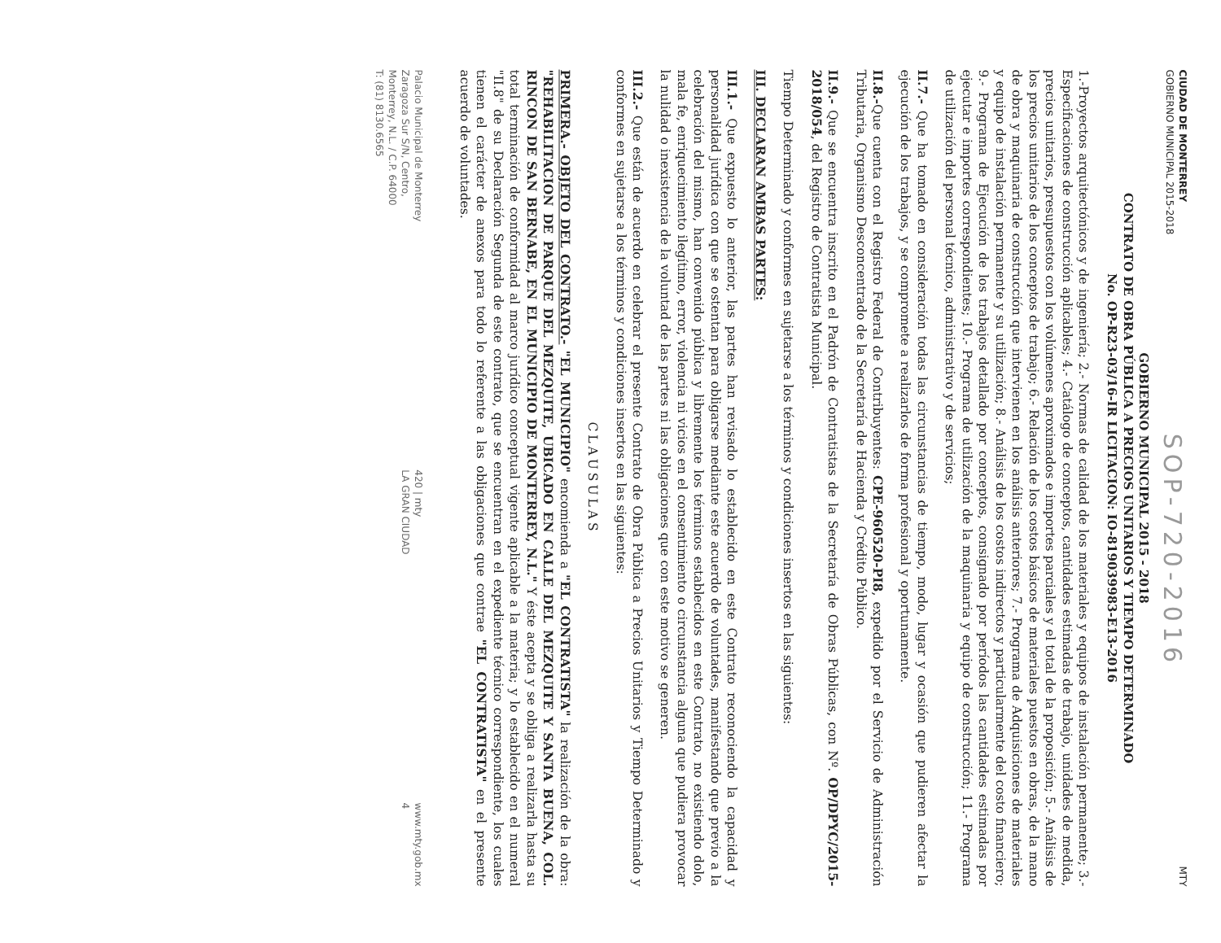CIUDAD DE MONTERREY
GOBIERNO MUNICIPAL 2015-2018
SOP-720-2016
MTY
GOBIERNO MUNICIPAL 2015 - 2018
CONTRATO DE OBRA PÚBLICA A PRECIOS UNITARIOS Y TIEMPO DETERMINADO
No. OP-R23-03/16-IR LICITACION: IO-819039983-E13-2016
1.-Proyectos arquitectónicos y de ingeniería; 2.- Normas de calidad de los materiales y equipos de instalación permanente; 3.-Especificaciones de construcción aplicables; 4.- Catálogo de conceptos, cantidades estimadas de trabajo, unidades de medida, precios unitarios, presupuestos con los volúmenes aproximados e importes parciales y el total de la proposición; 5.- Análisis de los precios unitarios de los conceptos de trabajo; 6.- Relación de los costos básicos de materiales puestos en obras, de la mano de obra y maquinaria de construcción que intervienen en los análisis anteriores; 7.- Programa de Adquisiciones de materiales y equipo de instalación permanente y su utilización; 8.- Análisis de los costos indirectos y particularmente del costo financiero; 9.- Programa de Ejecución de los trabajos detallado por conceptos, consignado por períodos las cantidades estimadas por ejecutar e importes correspondientes; 10.- Programa de utilización de la maquinaria y equipo de construcción; 11.- Programa de utilización del personal técnico, administrativo y de servicios;
II.7.- Que ha tomado en consideración todas las circunstancias de tiempo, modo, lugar y ocasión que pudieren afectar la ejecución de los trabajos, y se compromete a realizarlos de forma profesional y oportunamente.
II.8.-Que cuenta con el Registro Federal de Contribuyentes: CPE-960520-PI8, expedido por el Servicio de Administración Tributaria, Organismo Desconcentrado de la Secretaría de Hacienda y Crédito Público.
II.9.- Que se encuentra inscrito en el Padrón de Contratistas de la Secretaría de Obras Públicas, con Nº. OP/DPYC/2015-2018/054, del Registro de Contratista Municipal.
Tiempo Determinado y conformes en sujetarse a los términos y condiciones insertos en las siguientes:
III. DECLARAN AMBAS PARTES:
III.1.- Que expuesto lo anterior, las partes han revisado lo establecido en este Contrato reconociendo la capacidad y personalidad jurídica con que se ostentan para obligarse mediante este acuerdo de voluntades, manifestando que previo a la celebración del mismo, han convenido pública y libremente los términos establecidos en este Contrato, no existiendo dolo, mala fe, enriquecimiento ilegítimo, error, violencia ni vicios en el consentimiento o circunstancia alguna que pudiera provocar la nulidad o inexistencia de la voluntad de las partes ni las obligaciones que con este motivo se generen.
III.2.- Que están de acuerdo en celebrar el presente Contrato de Obra Pública a Precios Unitarios y Tiempo Determinado y conformes en sujetarse a los términos y condiciones insertos en las siguientes:
CLAUSULAS
PRIMERA.- OBJETO DEL CONTRATO.- "EL MUNICIPIO" encomienda a "EL CONTRATISTA" la realización de la obra: "REHABILITACION DE PARQUE DEL MEZQUITE, UBICADO EN CALLE DEL MEZQUITE Y SANTA BUENA, COL. RINCON DE SAN BERNABE, EN EL MUNICIPIO DE MONTERREY, N.L." Y éste acepta y se obliga a realizarla hasta su total terminación de conformidad al marco jurídico conceptual vigente aplicable a la materia; y lo establecido en el numeral "II.8" de su Declaración Segunda de este contrato, que se encuentran en el expediente técnico correspondiente, los cuales tienen el carácter de anexos para todo lo referente a las obligaciones que contrae "EL CONTRATISTA" en el presente acuerdo de voluntades.
Palacio Municipal de Monterrey
Zaragoza Sur S/N, Centro,
Monterrey, N.L. / C.P. 64000
T: (81) 8130.6565
420 | mty
LA GRAN CIUDAD
www.mty.gob.mx
4